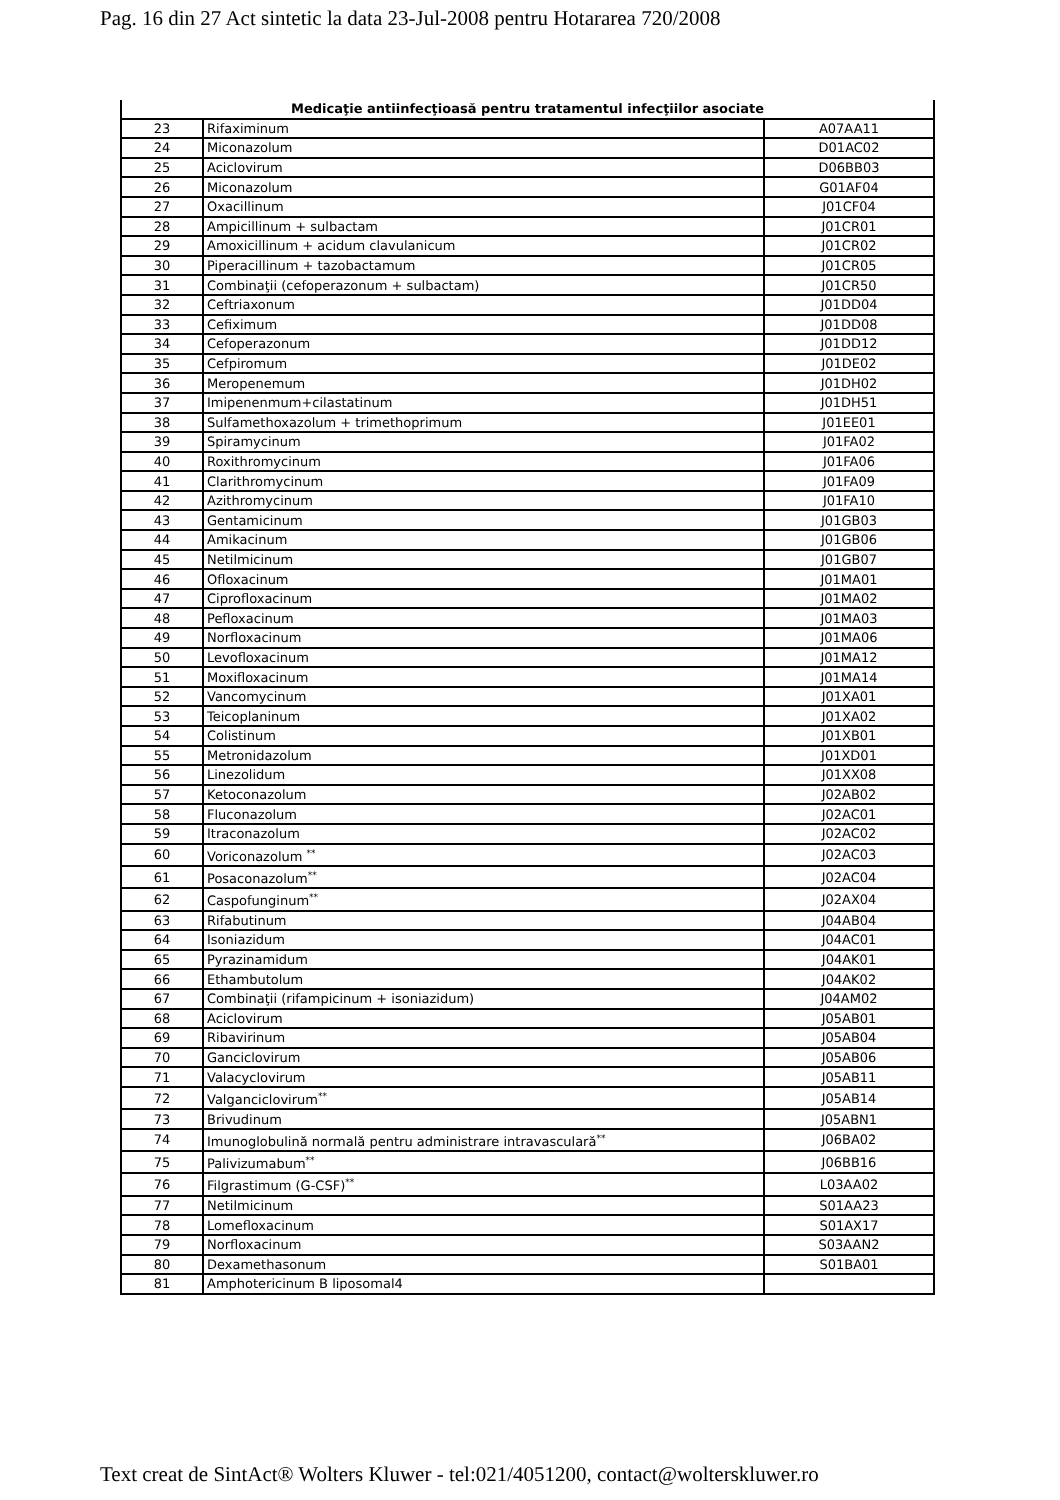Pag. 16 din 27 Act sintetic la data 23-Jul-2008 pentru Hotararea 720/2008
| Medicaţie antiinfecţioasă pentru tratamentul infecţiilor asociate | | |
| --- | --- | --- |
| 23 | Rifaximinum | A07AA11 |
| 24 | Miconazolum | D01AC02 |
| 25 | Aciclovirum | D06BB03 |
| 26 | Miconazolum | G01AF04 |
| 27 | Oxacillinum | J01CF04 |
| 28 | Ampicillinum + sulbactam | J01CR01 |
| 29 | Amoxicillinum + acidum clavulanicum | J01CR02 |
| 30 | Piperacillinum + tazobactamum | J01CR05 |
| 31 | Combinaţii (cefoperazonum + sulbactam) | J01CR50 |
| 32 | Ceftriaxonum | J01DD04 |
| 33 | Cefiximum | J01DD08 |
| 34 | Cefoperazonum | J01DD12 |
| 35 | Cefpiromum | J01DE02 |
| 36 | Meropenemum | J01DH02 |
| 37 | Imipenenmum+cilastatinum | J01DH51 |
| 38 | Sulfamethoxazolum + trimethoprimum | J01EE01 |
| 39 | Spiramycinum | J01FA02 |
| 40 | Roxithromycinum | J01FA06 |
| 41 | Clarithromycinum | J01FA09 |
| 42 | Azithromycinum | J01FA10 |
| 43 | Gentamicinum | J01GB03 |
| 44 | Amikacinum | J01GB06 |
| 45 | Netilmicinum | J01GB07 |
| 46 | Ofloxacinum | J01MA01 |
| 47 | Ciprofloxacinum | J01MA02 |
| 48 | Pefloxacinum | J01MA03 |
| 49 | Norfloxacinum | J01MA06 |
| 50 | Levofloxacinum | J01MA12 |
| 51 | Moxifloxacinum | J01MA14 |
| 52 | Vancomycinum | J01XA01 |
| 53 | Teicoplaninum | J01XA02 |
| 54 | Colistinum | J01XB01 |
| 55 | Metronidazolum | J01XD01 |
| 56 | Linezolidum | J01XX08 |
| 57 | Ketoconazolum | J02AB02 |
| 58 | Fluconazolum | J02AC01 |
| 59 | Itraconazolum | J02AC02 |
| 60 | Voriconazolum <sup>**</sup> | J02AC03 |
| 61 | Posaconazolum<sup>**</sup> | J02AC04 |
| 62 | Caspofunginum<sup>**</sup> | J02AX04 |
| 63 | Rifabutinum | J04AB04 |
| 64 | Isoniazidum | J04AC01 |
| 65 | Pyrazinamidum | J04AK01 |
| 66 | Ethambutolum | J04AK02 |
| 67 | Combinaţii (rifampicinum + isoniazidum) | J04AM02 |
| 68 | Aciclovirum | J05AB01 |
| 69 | Ribavirinum | J05AB04 |
| 70 | Ganciclovirum | J05AB06 |
| 71 | Valacyclovirum | J05AB11 |
| 72 | Valganciclovirum<sup>**</sup> | J05AB14 |
| 73 | Brivudinum | J05ABN1 |
| 74 | Imunoglobulină normală pentru administrare intravasculară<sup>**</sup> | J06BA02 |
| 75 | Palivizumabum<sup>**</sup> | J06BB16 |
| 76 | Filgrastimum (G-CSF)<sup>**</sup> | L03AA02 |
| 77 | Netilmicinum | S01AA23 |
| 78 | Lomefloxacinum | S01AX17 |
| 79 | Norfloxacinum | S03AAN2 |
| 80 | Dexamethasonum | S01BA01 |
| 81 | Amphotericinum B liposomal4 | |
Text creat de SintAct® Wolters Kluwer - tel:021/4051200, contact@wolterskluwer.ro